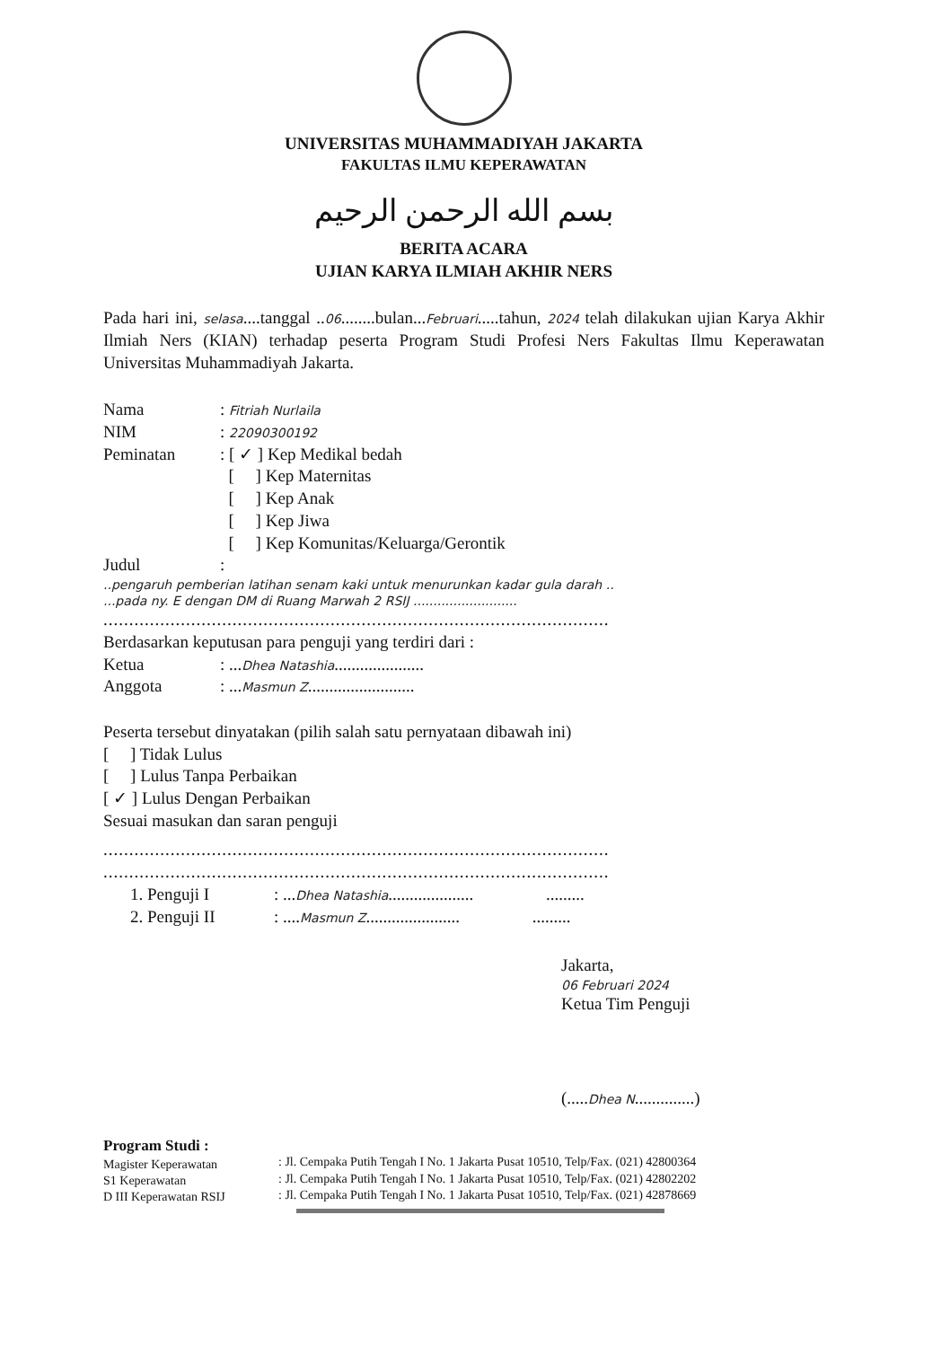UNIVERSITAS MUHAMMADIYAH JAKARTA
FAKULTAS ILMU KEPERAWATAN
بسم الله الرحمن الرحيم
BERITA ACARA
UJIAN KARYA ILMIAH AKHIR NERS
Pada hari ini, selasa....tanggal ..06........bulan...Februari.....tahun, 2024 telah dilakukan ujian Karya Akhir Ilmiah Ners (KIAN) terhadap peserta Program Studi Profesi Ners Fakultas Ilmu Keperawatan Universitas Muhammadiyah Jakarta.
Nama: Fitriah Nurlaila
NIM: 22090300192
Peminatan: [ ✓ ] Kep Medikal bedah
[ ] Kep Maternitas
[ ] Kep Anak
[ ] Kep Jiwa
[ ] Kep Komunitas/Keluarga/Gerontik
Judul:
..pengaruh pemberian latihan senam kaki untuk menurunkan kadar gula darah ..
...pada ny. E dengan DM di Ruang Marwah 2 RSIJ ..........................
..................................................................................................
Berdasarkan keputusan para penguji yang terdiri dari :
Ketua: ...Dhea Natashia.....................
Anggota: ...Masmun Z.........................
Peserta tersebut dinyatakan (pilih salah satu pernyataan dibawah ini)
[ ] Tidak Lulus
[ ] Lulus Tanpa Perbaikan
[ ✓ ] Lulus Dengan Perbaikan
Sesuai masukan dan saran penguji
..................................................................................................
..................................................................................................
1. Penguji I: ...Dhea Natashia.................... .........
2. Penguji II: ....Masmun Z...................... .........
Jakarta,
06 Februari 2024
Ketua Tim Penguji
(.....Dhea N..............)
Program Studi :
Magister Keperawatan
S1 Keperawatan
D III Keperawatan RSIJ
: Jl. Cempaka Putih Tengah I No. 1 Jakarta Pusat 10510, Telp/Fax. (021) 42800364
: Jl. Cempaka Putih Tengah I No. 1 Jakarta Pusat 10510, Telp/Fax. (021) 42802202
: Jl. Cempaka Putih Tengah I No. 1 Jakarta Pusat 10510, Telp/Fax. (021) 42878669